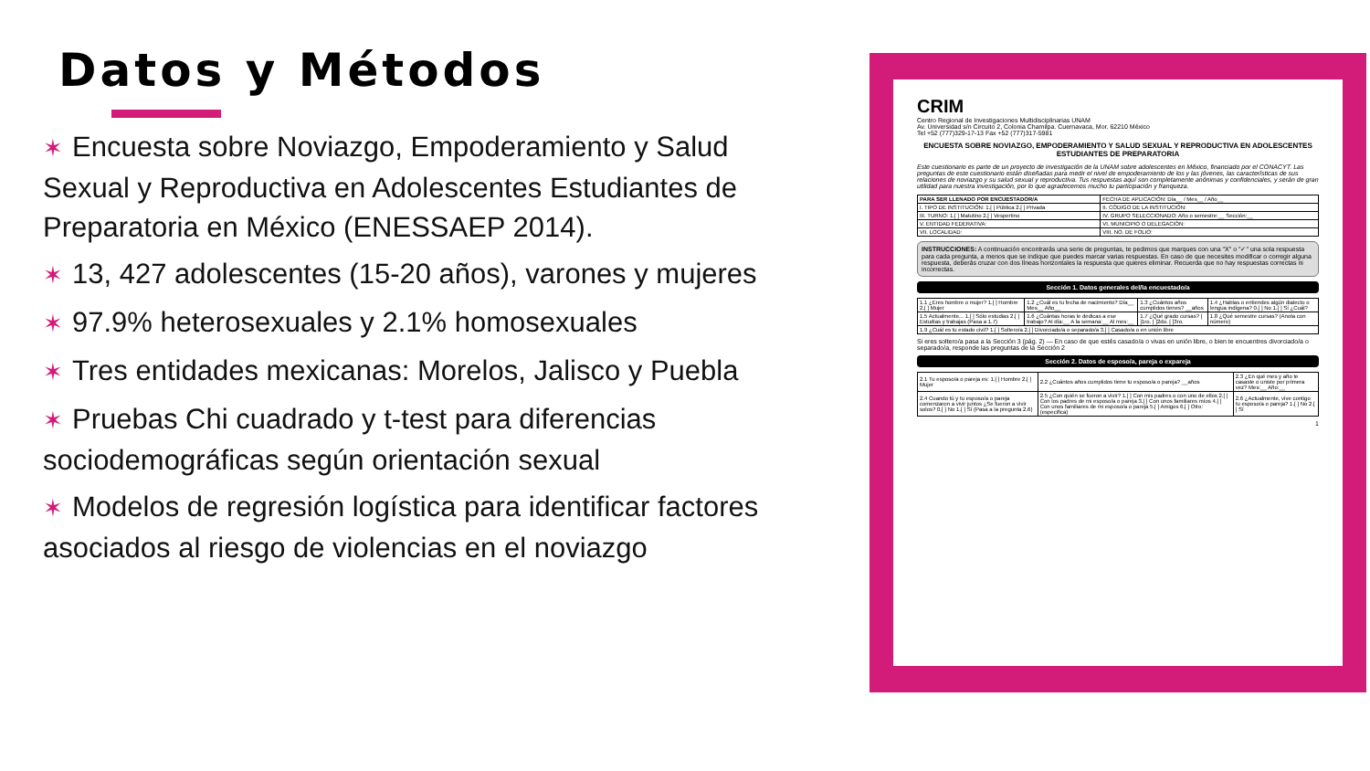Datos y Métodos
✶ Encuesta sobre Noviazgo, Empoderamiento y Salud Sexual y Reproductiva en Adolescentes Estudiantes de Preparatoria en México (ENESSAEP 2014).
✶ 13, 427 adolescentes (15-20 años), varones y mujeres
✶ 97.9% heterosexuales y 2.1% homosexuales
✶ Tres entidades mexicanas: Morelos, Jalisco y Puebla
✶ Pruebas Chi cuadrado y t-test para diferencias sociodemográficas según orientación sexual
✶ Modelos de regresión logística para identificar factores asociados al riesgo de violencias en el noviazgo
CRIM
Centro Regional de Investigaciones Multidisciplinarias UNAM
Av. Universidad s/n Circuito 2, Colonia Chamilpa. Cuernavaca, Mor. 62210 México
Tel +52 (777)329-17-13 Fax +52 (777)317-5981
ENCUESTA SOBRE NOVIAZGO, EMPODERAMIENTO Y SALUD SEXUAL Y REPRODUCTIVA EN ADOLESCENTES ESTUDIANTES DE PREPARATORIA
Este cuestionario es parte de un proyecto de investigación de la UNAM sobre adolescentes en México, financiado por el CONACYT. Las preguntas de este cuestionario están diseñadas para medir el nivel de empoderamiento de los y las jóvenes, las características de sus relaciones de noviazgo y su salud sexual y reproductiva. Tus respuestas aquí son completamente anónimas y confidenciales, y serán de gran utilidad para nuestra investigación, por lo que agradecemos mucho tu participación y franqueza.
| PARA SER LLENADO POR ENCUESTADOR/A | FECHA DE APLICACIÓN: Día__ / Mes__ / Año__ |
| I. TIPO DE INSTITUCIÓN: 1.[ ] Pública 2.[ ] Privada | II. CÓDIGO DE LA INSTITUCIÓN: |
| III. TURNO: 1.[ ] Matutino 2.[ ] Vespertino | IV. GRUPO SELECCIONADO: Año o semestre:__ Sección:__ |
| V. ENTIDAD FEDERATIVA: | VI. MUNICIPIO O DELEGACIÓN: |
| VII. LOCALIDAD: | VIII. NO. DE FOLIO: |
INSTRUCCIONES: A continuación encontrarás una serie de preguntas, te pedimos que marques con una "X" o "✓" una sola respuesta para cada pregunta, a menos que se indique que puedes marcar varias respuestas. En caso de que necesites modificar o corregir alguna respuesta, deberás cruzar con dos líneas horizontales la respuesta que quieres eliminar. Recuerda que no hay respuestas correctas ni incorrectas.
Sección 1. Datos generales del/la encuestado/a
| 1.1 ¿Eres hombre o mujer? 1.[ ] Hombre 2.[ ] Mujer | 1.2 ¿Cuál es tu fecha de nacimiento? Día__ Mes__ Año__ | 1.3 ¿Cuántos años cumplidos tienes? __años | 1.4 ¿Hablas o entiendes algún dialecto o lengua indígena? 0.[ ] No 1.[ ] Sí ¿Cuál? |
| 1.5 Actualmente... 1.[ ] Sólo estudias 2.[ ] Estudias y trabajas (Pasa a 1.7) | 1.6 ¿Cuántas horas le dedicas a ese trabajo? Al día:__ A la semana:__ Al mes:__ | 1.7 ¿Qué grado cursas? [ ]1ro. [ ]2do. [ ]3ro. | 1.8 ¿Qué semestre cursas? (Anota con número) |
| 1.9 ¿Cuál es tu estado civil? 1.[ ] Soltero/a 2.[ ] Divorciado/a o separado/a 3.[ ] Casado/a o en unión libre | | | |
Si eres soltero/a pasa a la Sección 3 (pág. 2) — En caso de que estés casado/a o vivas en unión libre, o bien te encuentres divorciado/a o separado/a, responde las preguntas de la Sección 2
Sección 2. Datos de esposo/a, pareja o expareja
| 2.1 Tu esposo/a o pareja es: 1.[ ] Hombre 2.[ ] Mujer | 2.2 ¿Cuántos años cumplidos tiene tu esposo/a o pareja? __años | 2.3 ¿En qué mes y año te casaste o uniste por primera vez? Mes:__ Año:__ |
| 2.4 Cuando tú y tu esposo/a o pareja comenzaron a vivir juntos ¿Se fueron a vivir solos? 0.[ ] No 1.[ ] Sí (Pasa a la pregunta 2.6) | 2.5 ¿Con quién se fueron a vivir? 1.[ ] Con mis padres o con uno de ellos 2.[ ] Con los padres de mi esposo/a o pareja 3.[ ] Con unos familiares míos 4.[ ] Con unos familiares de mi esposo/a o pareja 5.[ ] Amigos 6.[ ] Otro: (especifica) | 2.6 ¿Actualmente, vive contigo tu esposo/a o pareja? 1.[ ] No 2.[ ] Sí |
1